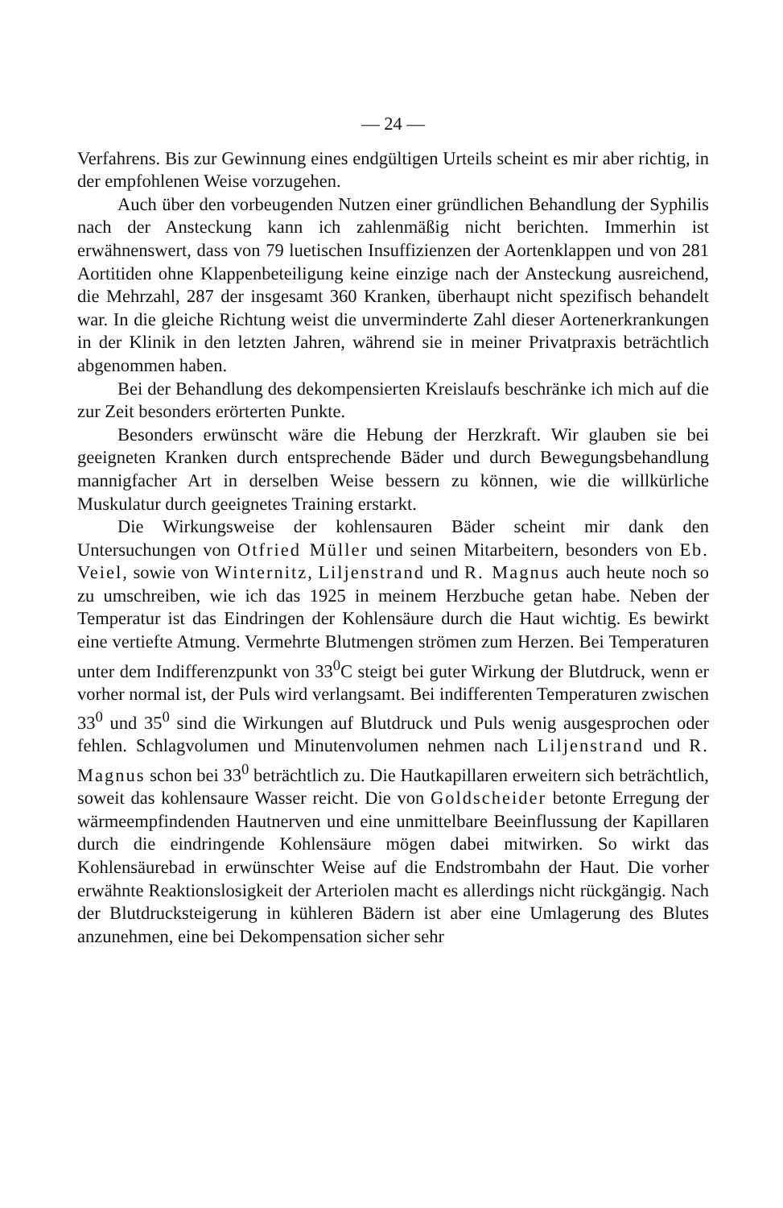— 24 —
Verfahrens. Bis zur Gewinnung eines endgültigen Urteils scheint es mir aber richtig, in der empfohlenen Weise vorzugehen.
Auch über den vorbeugenden Nutzen einer gründlichen Behandlung der Syphilis nach der Ansteckung kann ich zahlenmäßig nicht berichten. Immerhin ist erwähnenswert, dass von 79 luetischen Insuffizienzen der Aortenklappen und von 281 Aortitiden ohne Klappenbeteiligung keine einzige nach der Ansteckung ausreichend, die Mehrzahl, 287 der insgesamt 360 Kranken, überhaupt nicht spezifisch behandelt war. In die gleiche Richtung weist die unverminderte Zahl dieser Aortenerkrankungen in der Klinik in den letzten Jahren, während sie in meiner Privatpraxis beträchtlich abgenommen haben.
Bei der Behandlung des dekompensierten Kreislaufs beschränke ich mich auf die zur Zeit besonders erörterten Punkte.
Besonders erwünscht wäre die Hebung der Herzkraft. Wir glauben sie bei geeigneten Kranken durch entsprechende Bäder und durch Bewegungsbehandlung mannigfacher Art in derselben Weise bessern zu können, wie die willkürliche Muskulatur durch geeignetes Training erstarkt.
Die Wirkungsweise der kohlensauren Bäder scheint mir dank den Untersuchungen von Otfried Müller und seinen Mitarbeitern, besonders von Eb. Veiel, sowie von Winternitz, Liljenstrand und R. Magnus auch heute noch so zu umschreiben, wie ich das 1925 in meinem Herzbuche getan habe. Neben der Temperatur ist das Eindringen der Kohlensäure durch die Haut wichtig. Es bewirkt eine vertiefte Atmung. Vermehrte Blutmengen strömen zum Herzen. Bei Temperaturen unter dem Indifferenzpunkt von 33<sup>0</sup>C steigt bei guter Wirkung der Blutdruck, wenn er vorher normal ist, der Puls wird verlangsamt. Bei indifferenten Temperaturen zwischen 33<sup>0</sup> und 35<sup>0</sup> sind die Wirkungen auf Blutdruck und Puls wenig ausgesprochen oder fehlen. Schlagvolumen und Minutenvolumen nehmen nach Liljenstrand und R. Magnus schon bei 33<sup>0</sup> beträchtlich zu. Die Hautkapillaren erweitern sich beträchtlich, soweit das kohlensaure Wasser reicht. Die von Goldscheider betonte Erregung der wärmeempfindenden Hautnerven und eine unmittelbare Beeinflussung der Kapillaren durch die eindringende Kohlensäure mögen dabei mitwirken. So wirkt das Kohlensäurebad in erwünschter Weise auf die Endstrombahn der Haut. Die vorher erwähnte Reaktionslosigkeit der Arteriolen macht es allerdings nicht rückgängig. Nach der Blutdrucksteigerung in kühleren Bädern ist aber eine Umlagerung des Blutes anzunehmen, eine bei Dekompensation sicher sehr